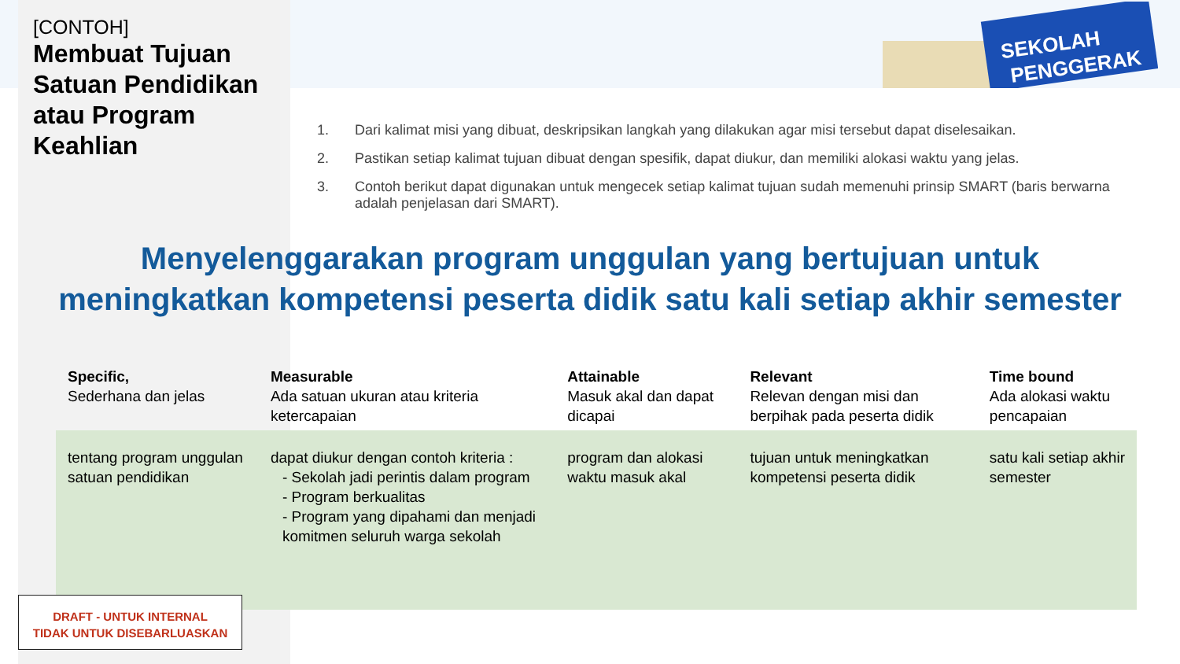SEKOLAH
PENGGERAK
[CONTOH]
Membuat Tujuan Satuan Pendidikan atau Program Keahlian
1. Dari kalimat misi yang dibuat, deskripsikan langkah yang dilakukan agar misi tersebut dapat diselesaikan.
2. Pastikan setiap kalimat tujuan dibuat dengan spesifik, dapat diukur, dan memiliki alokasi waktu yang jelas.
3. Contoh berikut dapat digunakan untuk mengecek setiap kalimat tujuan sudah memenuhi prinsip SMART (baris berwarna adalah penjelasan dari SMART).
Menyelenggarakan program unggulan yang bertujuan untuk meningkatkan kompetensi peserta didik satu kali setiap akhir semester
| Specific, Sederhana dan jelas | Measurable Ada satuan ukuran atau kriteria ketercapaian | Attainable Masuk akal dan dapat dicapai | Relevant Relevan dengan misi dan berpihak pada peserta didik | Time bound Ada alokasi waktu pencapaian |
| --- | --- | --- | --- | --- |
| tentang program unggulan satuan pendidikan | dapat diukur dengan contoh kriteria : - Sekolah jadi perintis dalam program - Program berkualitas - Program yang dipahami dan menjadi komitmen seluruh warga sekolah | program dan alokasi waktu masuk akal | tujuan untuk meningkatkan kompetensi peserta didik | satu kali setiap akhir semester |
DRAFT - UNTUK INTERNAL
TIDAK UNTUK DISEBARLUASKAN